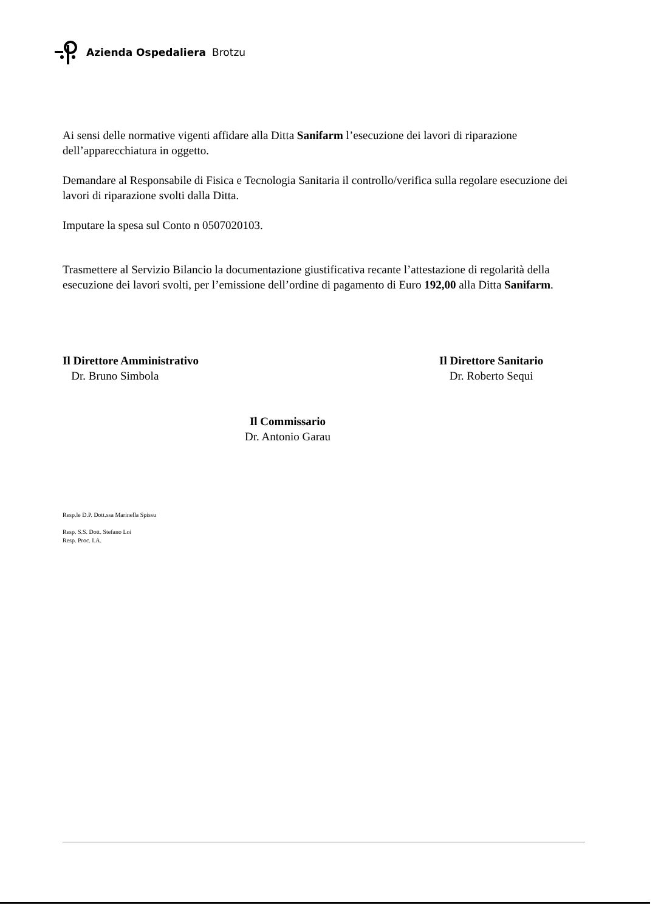Azienda Ospedaliera Brotzu
Ai sensi delle normative vigenti affidare alla Ditta Sanifarm l’esecuzione dei lavori di riparazione dell’apparecchiatura in oggetto.
Demandare al Responsabile di Fisica e Tecnologia Sanitaria il controllo/verifica sulla regolare esecuzione dei lavori di riparazione svolti dalla Ditta.
Imputare la spesa sul Conto n 0507020103.
Trasmettere al Servizio Bilancio la documentazione giustificativa recante l’attestazione di regolarità della esecuzione dei lavori svolti, per l’emissione dell’ordine di pagamento di Euro 192,00 alla Ditta Sanifarm.
Il Direttore Amministrativo
Dr. Bruno Simbola
Il Direttore Sanitario
Dr. Roberto Sequi
Il Commissario
Dr. Antonio Garau
Resp.le D.P. Dott.ssa Marinella Spissu
Resp. S.S. Dott. Stefano Loi
Resp. Proc. I.A.